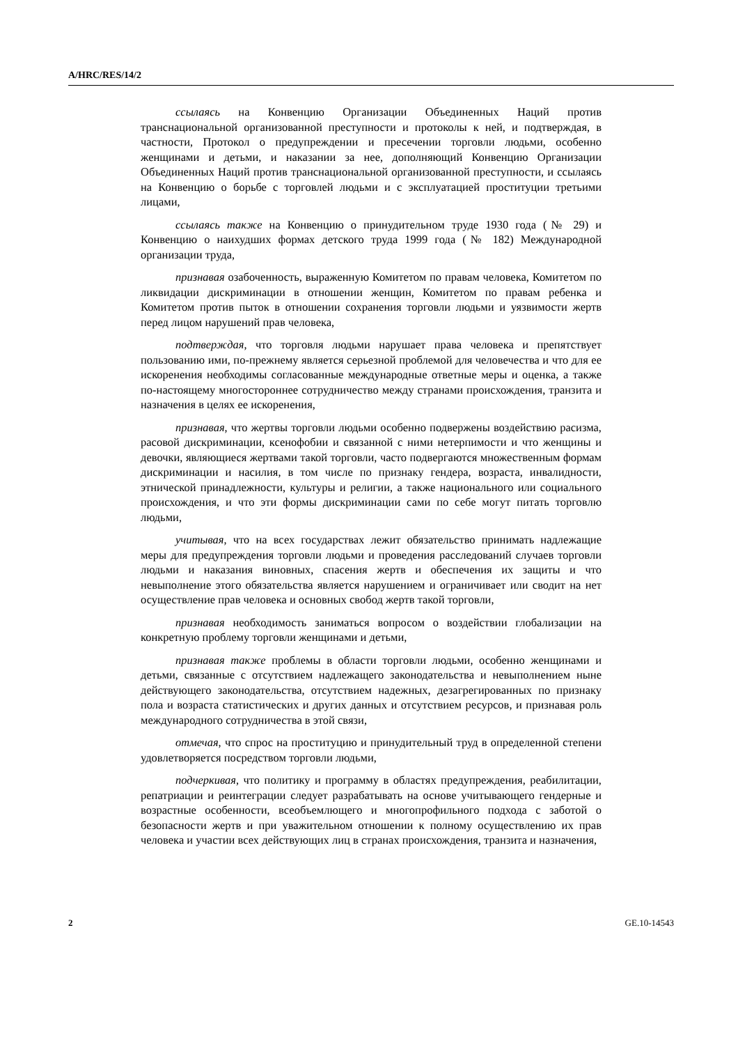A/HRC/RES/14/2
ссылаясь на Конвенцию Организации Объединенных Наций против транснациональной организованной преступности и протоколы к ней, и подтверждая, в частности, Протокол о предупреждении и пресечении торговли людьми, особенно женщинами и детьми, и наказании за нее, дополняющий Конвенцию Организации Объединенных Наций против транснациональной организованной преступности, и ссылаясь на Конвенцию о борьбе с торговлей людьми и с эксплуатацией проституции третьими лицами,
ссылаясь также на Конвенцию о принудительном труде 1930 года (№ 29) и Конвенцию о наихудших формах детского труда 1999 года (№ 182) Международной организации труда,
признавая озабоченность, выраженную Комитетом по правам человека, Комитетом по ликвидации дискриминации в отношении женщин, Комитетом по правам ребенка и Комитетом против пыток в отношении сохранения торговли людьми и уязвимости жертв перед лицом нарушений прав человека,
подтверждая, что торговля людьми нарушает права человека и препятствует пользованию ими, по-прежнему является серьезной проблемой для человечества и что для ее искоренения необходимы согласованные международные ответные меры и оценка, а также по-настоящему многостороннее сотрудничество между странами происхождения, транзита и назначения в целях ее искоренения,
признавая, что жертвы торговли людьми особенно подвержены воздействию расизма, расовой дискриминации, ксенофобии и связанной с ними нетерпимости и что женщины и девочки, являющиеся жертвами такой торговли, часто подвергаются множественным формам дискриминации и насилия, в том числе по признаку гендера, возраста, инвалидности, этнической принадлежности, культуры и религии, а также национального или социального происхождения, и что эти формы дискриминации сами по себе могут питать торговлю людьми,
учитывая, что на всех государствах лежит обязательство принимать надлежащие меры для предупреждения торговли людьми и проведения расследований случаев торговли людьми и наказания виновных, спасения жертв и обеспечения их защиты и что невыполнение этого обязательства является нарушением и ограничивает или сводит на нет осуществление прав человека и основных свобод жертв такой торговли,
признавая необходимость заниматься вопросом о воздействии глобализации на конкретную проблему торговли женщинами и детьми,
признавая также проблемы в области торговли людьми, особенно женщинами и детьми, связанные с отсутствием надлежащего законодательства и невыполнением ныне действующего законодательства, отсутствием надежных, дезагрегированных по признаку пола и возраста статистических и других данных и отсутствием ресурсов, и признавая роль международного сотрудничества в этой связи,
отмечая, что спрос на проституцию и принудительный труд в определенной степени удовлетворяется посредством торговли людьми,
подчеркивая, что политику и программу в областях предупреждения, реабилитации, репатриации и реинтеграции следует разрабатывать на основе учитывающего гендерные и возрастные особенности, всеобъемлющего и многопрофильного подхода с заботой о безопасности жертв и при уважительном отношении к полному осуществлению их прав человека и участии всех действующих лиц в странах происхождения, транзита и назначения,
2 GE.10-14543